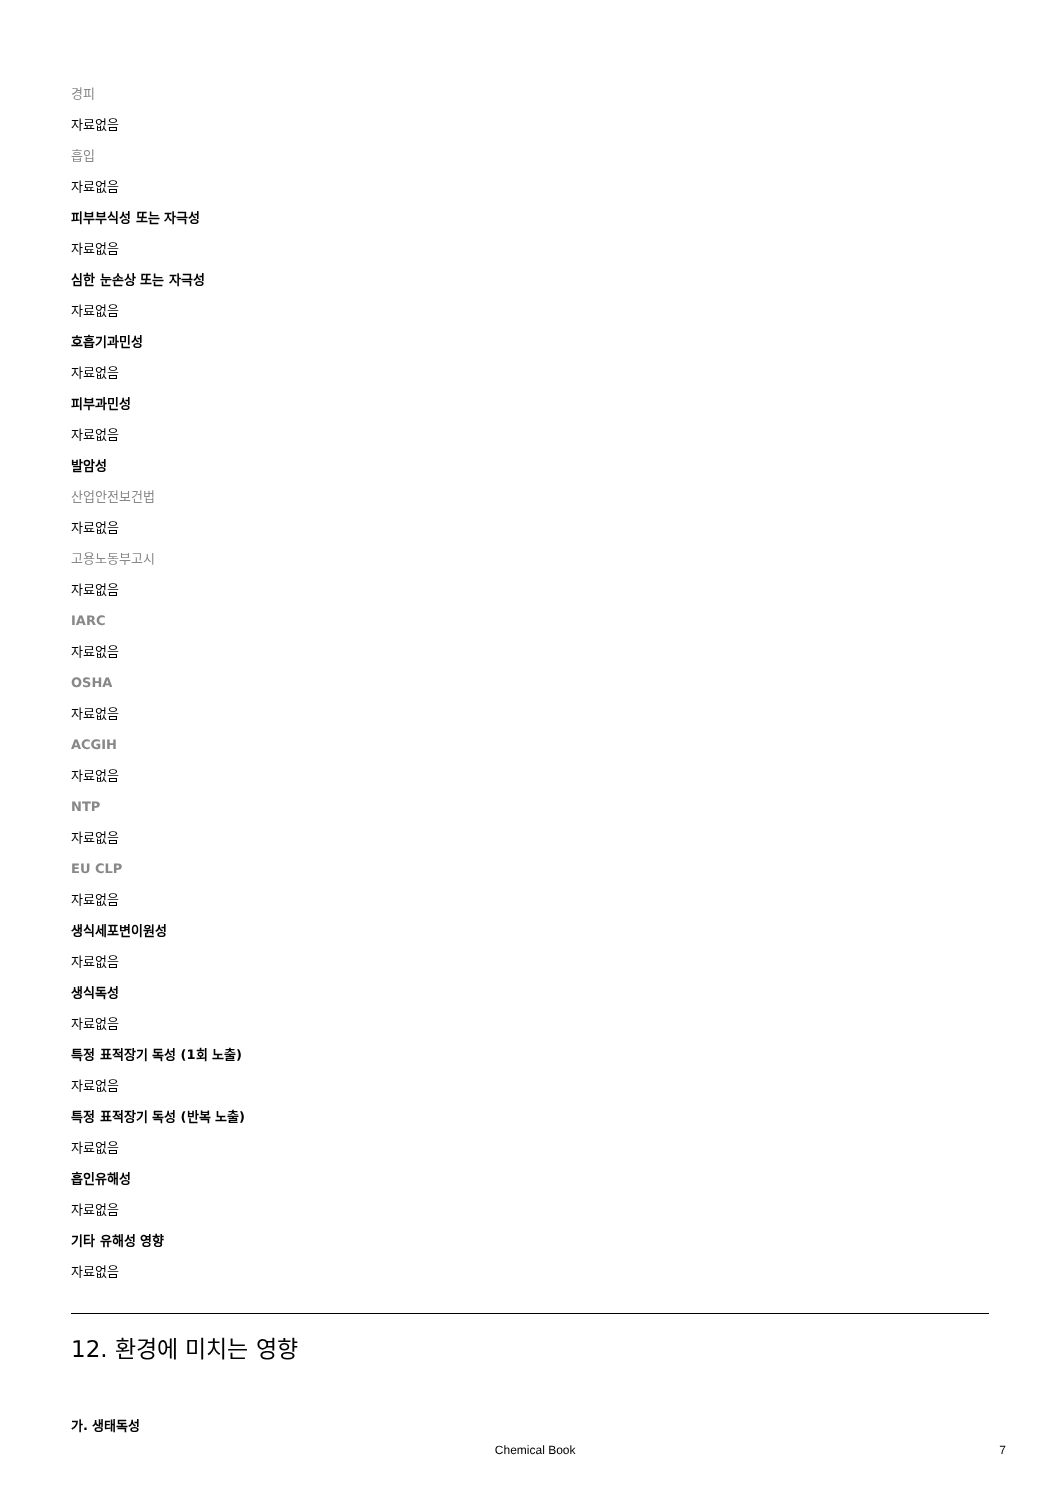경피
자료없음
흡입
자료없음
피부부식성 또는 자극성
자료없음
심한 눈손상 또는 자극성
자료없음
호흡기과민성
자료없음
피부과민성
자료없음
발암성
산업안전보건법
자료없음
고용노동부고시
자료없음
IARC
자료없음
OSHA
자료없음
ACGIH
자료없음
NTP
자료없음
EU CLP
자료없음
생식세포변이원성
자료없음
생식독성
자료없음
특정 표적장기 독성 (1회 노출)
자료없음
특정 표적장기 독성 (반복 노출)
자료없음
흡인유해성
자료없음
기타 유해성 영향
자료없음
12. 환경에 미치는 영향
가. 생태독성
Chemical Book 7